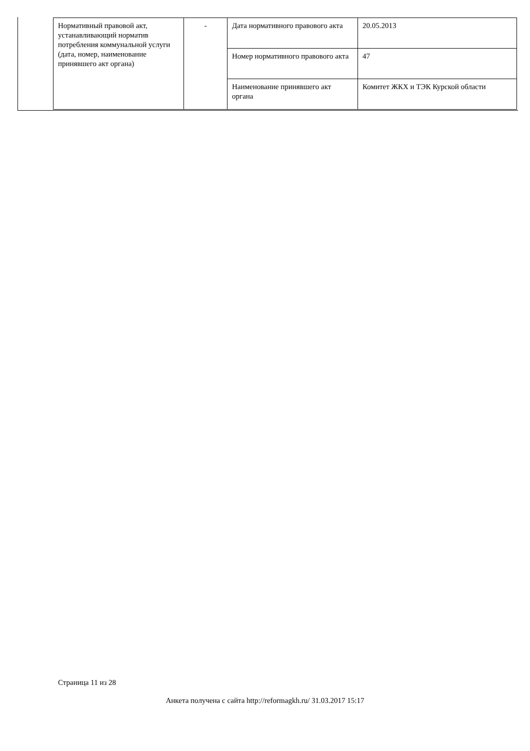| Нормативный правовой акт, устанавливающий норматив потребления коммунальной услуги (дата, номер, наименование принявшего акт органа) | - | Дата нормативного правового акта | 20.05.2013 |
| | | Номер нормативного правового акта | 47 |
| | | Наименование принявшего акт органа | Комитет ЖКХ и ТЭК Курской области |
Страница 11 из 28
Анкета получена с сайта http://reformagkh.ru/ 31.03.2017 15:17